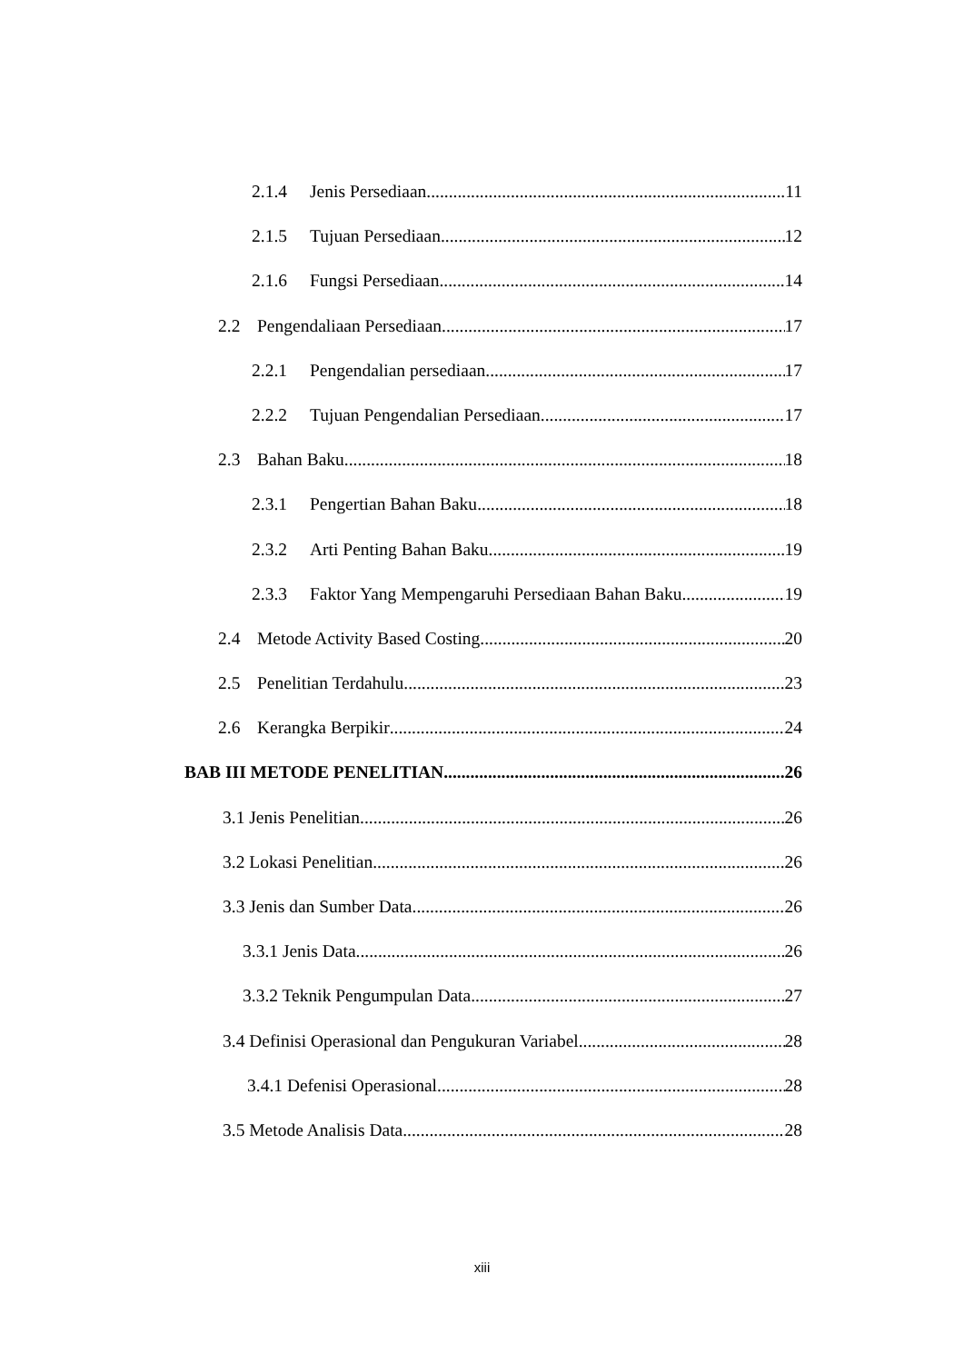2.1.4 Jenis Persediaan 11
2.1.5 Tujuan Persediaan 12
2.1.6 Fungsi Persediaan 14
2.2 Pengendaliaan Persediaan 17
2.2.1 Pengendalian persediaan 17
2.2.2 Tujuan Pengendalian Persediaan 17
2.3 Bahan Baku 18
2.3.1 Pengertian Bahan Baku 18
2.3.2 Arti Penting Bahan Baku 19
2.3.3 Faktor Yang Mempengaruhi Persediaan Bahan Baku 19
2.4 Metode Activity Based Costing 20
2.5 Penelitian Terdahulu 23
2.6 Kerangka Berpikir 24
BAB III METODE PENELITIAN 26
3.1 Jenis Penelitian 26
3.2 Lokasi Penelitian 26
3.3 Jenis dan Sumber Data 26
3.3.1 Jenis Data 26
3.3.2 Teknik Pengumpulan Data 27
3.4 Definisi Operasional dan Pengukuran Variabel 28
3.4.1 Defenisi Operasional 28
3.5 Metode Analisis Data 28
xiii